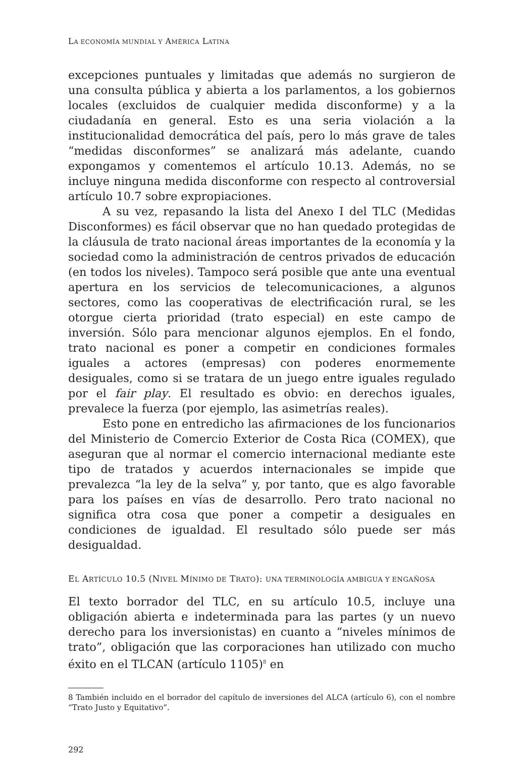LA ECONOMÍA MUNDIAL Y AMÉRICA LATINA
excepciones puntuales y limitadas que además no surgieron de una consulta pública y abierta a los parlamentos, a los gobiernos locales (excluidos de cualquier medida disconforme) y a la ciudadanía en general. Esto es una seria violación a la institucionalidad democrática del país, pero lo más grave de tales “medidas disconformes” se analizará más adelante, cuando expongamos y comentemos el artículo 10.13. Además, no se incluye ninguna medida disconforme con respecto al controversial artículo 10.7 sobre expropiaciones.
A su vez, repasando la lista del Anexo I del TLC (Medidas Disconformes) es fácil observar que no han quedado protegidas de la cláusula de trato nacional áreas importantes de la economía y la sociedad como la administración de centros privados de educación (en todos los niveles). Tampoco será posible que ante una eventual apertura en los servicios de telecomunicaciones, a algunos sectores, como las cooperativas de electrificación rural, se les otorgue cierta prioridad (trato especial) en este campo de inversión. Sólo para mencionar algunos ejemplos. En el fondo, trato nacional es poner a competir en condiciones formales iguales a actores (empresas) con poderes enormemente desiguales, como si se tratara de un juego entre iguales regulado por el fair play. El resultado es obvio: en derechos iguales, prevalece la fuerza (por ejemplo, las asimetrías reales).
Esto pone en entredicho las afirmaciones de los funcionarios del Ministerio de Comercio Exterior de Costa Rica (COMEX), que aseguran que al normar el comercio internacional mediante este tipo de tratados y acuerdos internacionales se impide que prevalezca “la ley de la selva” y, por tanto, que es algo favorable para los países en vías de desarrollo. Pero trato nacional no significa otra cosa que poner a competir a desiguales en condiciones de igualdad. El resultado sólo puede ser más desigualdad.
EL ARTÍCULO 10.5 (NIVEL MÍNIMO DE TRATO): UNA TERMINOLOGÍA AMBIGUA Y ENGAÑOSA
El texto borrador del TLC, en su artículo 10.5, incluye una obligación abierta e indeterminada para las partes (y un nuevo derecho para los inversionistas) en cuanto a “niveles mínimos de trato”, obligación que las corporaciones han utilizado con mucho éxito en el TLCAN (artículo 1105)<sup>8</sup> en
8 También incluido en el borrador del capítulo de inversiones del ALCA (artículo 6), con el nombre “Trato Justo y Equitativo”.
292